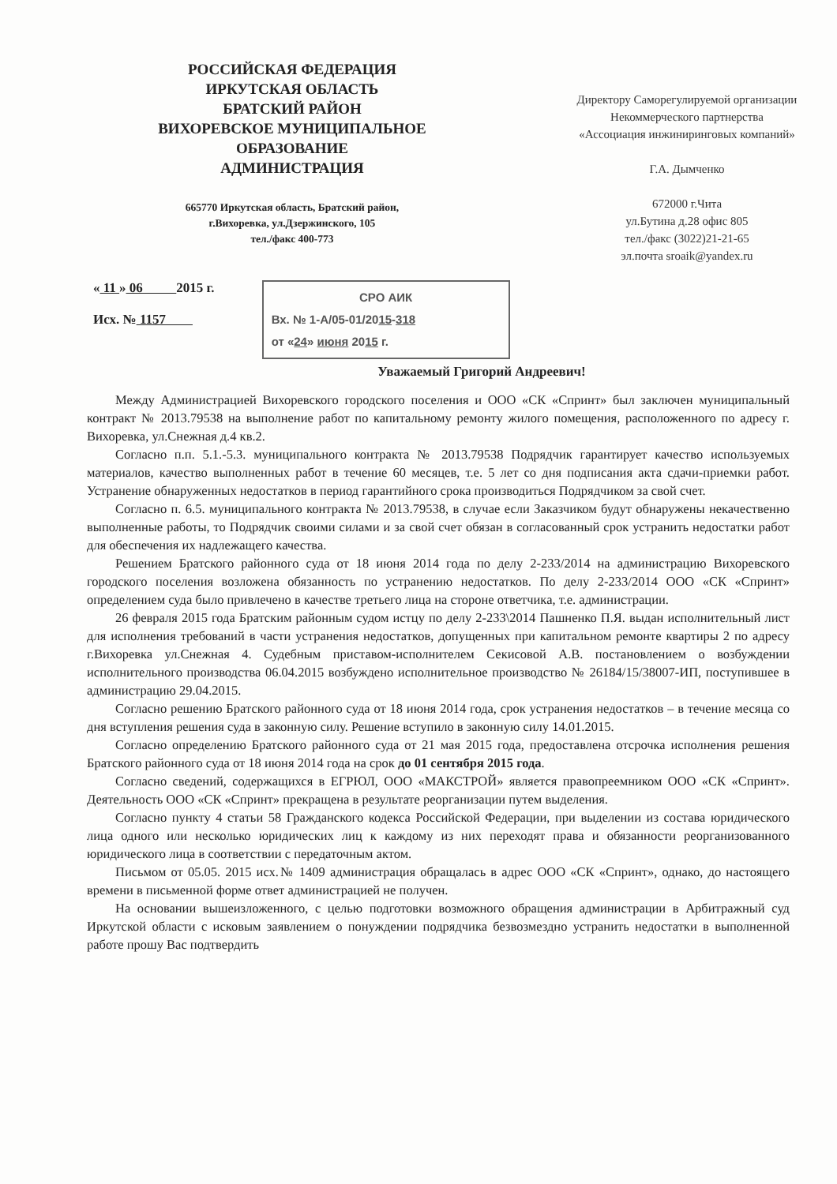РОССИЙСКАЯ ФЕДЕРАЦИЯ
ИРКУТСКАЯ ОБЛАСТЬ
БРАТСКИЙ РАЙОН
ВИХОРЕВСКОЕ МУНИЦИПАЛЬНОЕ
ОБРАЗОВАНИЕ
АДМИНИСТРАЦИЯ
665770 Иркутская область, Братский район,
г.Вихоревка, ул.Дзержинского, 105
тел./факс 400-773
Директору Саморегулируемой организации Некоммерческого партнерства «Ассоциация инжиниринговых компаний»
Г.А. Дымченко
672000 г.Чита
ул.Бутина д.28 офис 805
тел./факс (3022)21-21-65
эл.почта sroaik@yandex.ru
« 11 » 06 2015 г.
Исх. № 1157
СРО АИК
Вх. № 1-А/05-01/2015-318
от «24» июня 2015 г.
Уважаемый Григорий Андреевич!
Между Администрацией Вихоревского городского поселения и ООО «СК «Спринт» был заключен муниципальный контракт № 2013.79538 на выполнение работ по капитальному ремонту жилого помещения, расположенного по адресу г. Вихоревка, ул.Снежная д.4 кв.2.
Согласно п.п. 5.1.-5.3. муниципального контракта № 2013.79538 Подрядчик гарантирует качество используемых материалов, качество выполненных работ в течение 60 месяцев, т.е. 5 лет со дня подписания акта сдачи-приемки работ. Устранение обнаруженных недостатков в период гарантийного срока производиться Подрядчиком за свой счет.
Согласно п. 6.5. муниципального контракта № 2013.79538, в случае если Заказчиком будут обнаружены некачественно выполненные работы, то Подрядчик своими силами и за свой счет обязан в согласованный срок устранить недостатки работ для обеспечения их надлежащего качества.
Решением Братского районного суда от 18 июня 2014 года по делу 2-233/2014 на администрацию Вихоревского городского поселения возложена обязанность по устранению недостатков. По делу 2-233/2014 ООО «СК «Спринт» определением суда было привлечено в качестве третьего лица на стороне ответчика, т.е. администрации.
26 февраля 2015 года Братским районным судом истцу по делу 2-233\2014 Пашненко П.Я. выдан исполнительный лист для исполнения требований в части устранения недостатков, допущенных при капитальном ремонте квартиры 2 по адресу г.Вихоревка ул.Снежная 4. Судебным приставом-исполнителем Секисовой А.В. постановлением о возбуждении исполнительного производства 06.04.2015 возбуждено исполнительное производство № 26184/15/38007-ИП, поступившее в администрацию 29.04.2015.
Согласно решению Братского районного суда от 18 июня 2014 года, срок устранения недостатков – в течение месяца со дня вступления решения суда в законную силу. Решение вступило в законную силу 14.01.2015.
Согласно определению Братского районного суда от 21 мая 2015 года, предоставлена отсрочка исполнения решения Братского районного суда от 18 июня 2014 года на срок до 01 сентября 2015 года.
Согласно сведений, содержащихся в ЕГРЮЛ, ООО «МАКСТРОЙ» является правопреемником ООО «СК «Спринт». Деятельность ООО «СК «Спринт» прекращена в результате реорганизации путем выделения.
Согласно пункту 4 статьи 58 Гражданского кодекса Российской Федерации, при выделении из состава юридического лица одного или несколько юридических лиц к каждому из них переходят права и обязанности реорганизованного юридического лица в соответствии с передаточным актом.
Письмом от 05.05. 2015 исх.№ 1409 администрация обращалась в адрес ООО «СК «Спринт», однако, до настоящего времени в письменной форме ответ администрацией не получен.
На основании вышеизложенного, с целью подготовки возможного обращения администрации в Арбитражный суд Иркутской области с исковым заявлением о понуждении подрядчика безвозмездно устранить недостатки в выполненной работе прошу Вас подтвердить